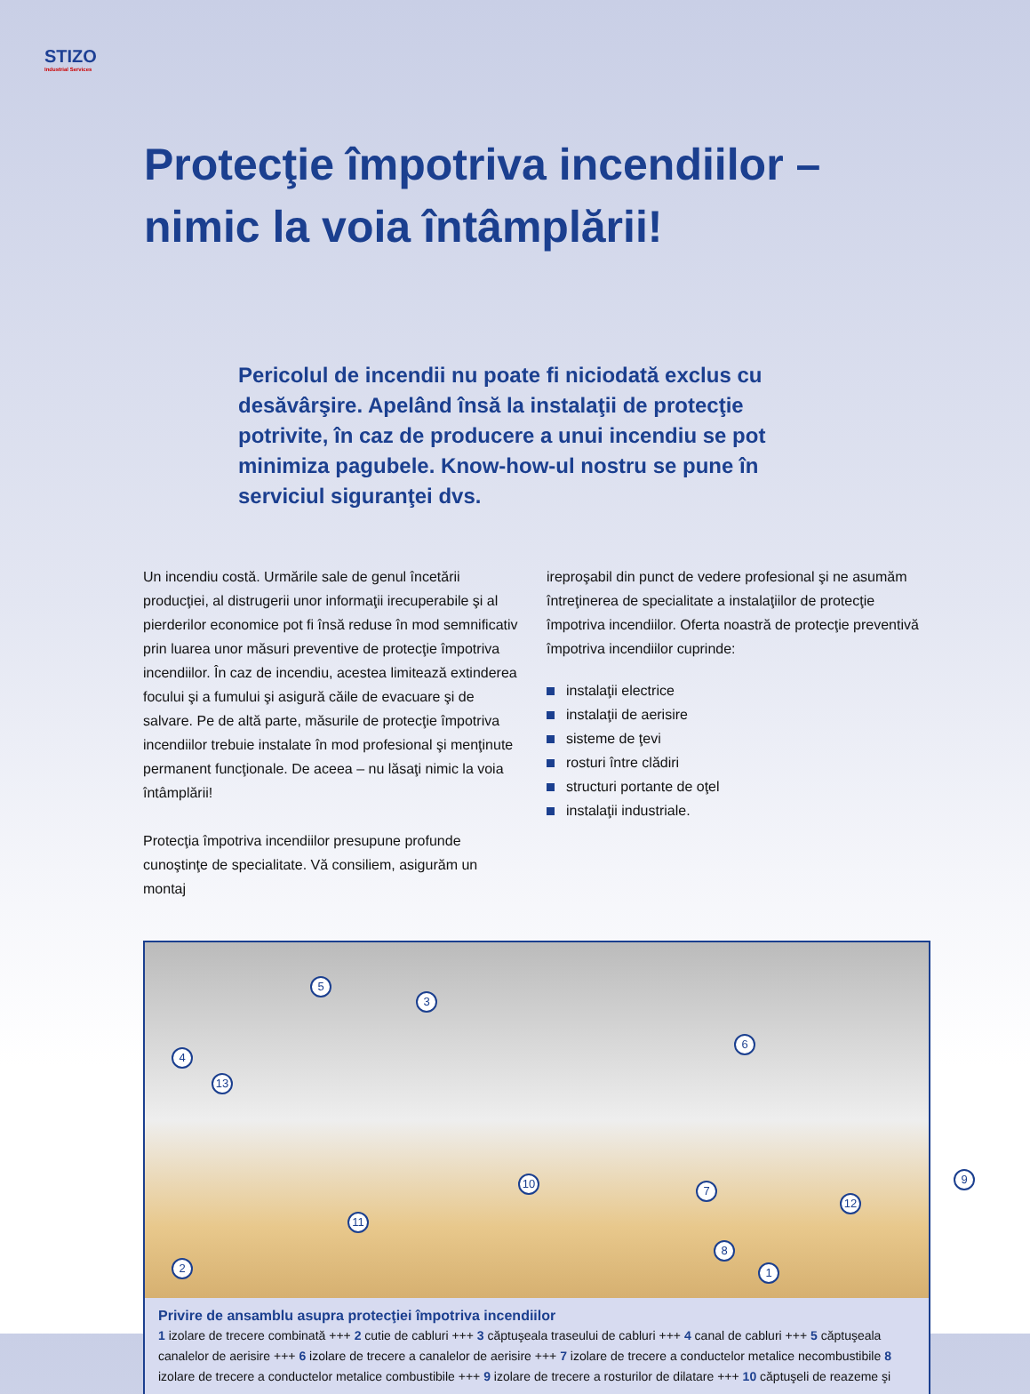STIZO
Industrial Services
Protecţie împotriva incendiilor –
nimic la voia întâmplării!
Pericolul de incendii nu poate fi niciodată exclus cu desăvârşire. Apelând însă la instalaţii de protecţie potrivite, în caz de producere a unui incendiu se pot minimiza pagubele. Know-how-ul nostru se pune în serviciul siguranţei dvs.
Un incendiu costă. Urmările sale de genul încetării producţiei, al distrugerii unor informaţii irecuperabile şi al pierderilor economice pot fi însă reduse în mod semnificativ prin luarea unor măsuri preventive de protecţie împotriva incendiilor. În caz de incendiu, acestea limitează extinderea focului şi a fumului şi asigură căile de evacuare şi de salvare. Pe de altă parte, măsurile de protecţie împotriva incendiilor trebuie instalate în mod profesional şi menţinute permanent funcţionale. De aceea – nu lăsaţi nimic la voia întâmplării!
Protecţia împotriva incendiilor presupune profunde cunoştinţe de specialitate. Vă consiliem, asigurăm un montaj
ireproşabil din punct de vedere profesional şi ne asumăm întreţinerea de specialitate a instalaţiilor de protecţie împotriva incendiilor. Oferta noastră de protecţie preventivă împotriva incendiilor cuprinde:
instalaţii electrice
instalaţii de aerisire
sisteme de ţevi
rosturi între clădiri
structuri portante de oţel
instalaţii industriale.
1 2
3
4
5
6
7
8
9 10
11
12
13
Privire de ansamblu asupra protecţiei împotriva incendiilor
1 izolare de trecere combinată +++ 2 cutie de cabluri +++ 3 căptuşeala traseului de cabluri +++ 4 canal de cabluri +++ 5 căptuşeala canalelor de aerisire +++ 6 izolare de trecere a canalelor de aerisire +++ 7 izolare de trecere a conductelor metalice necombustibile 8 izolare de trecere a conductelor metalice combustibile +++ 9 izolare de trecere a rosturilor de dilatare +++ 10 căptuşeli de reazeme şi